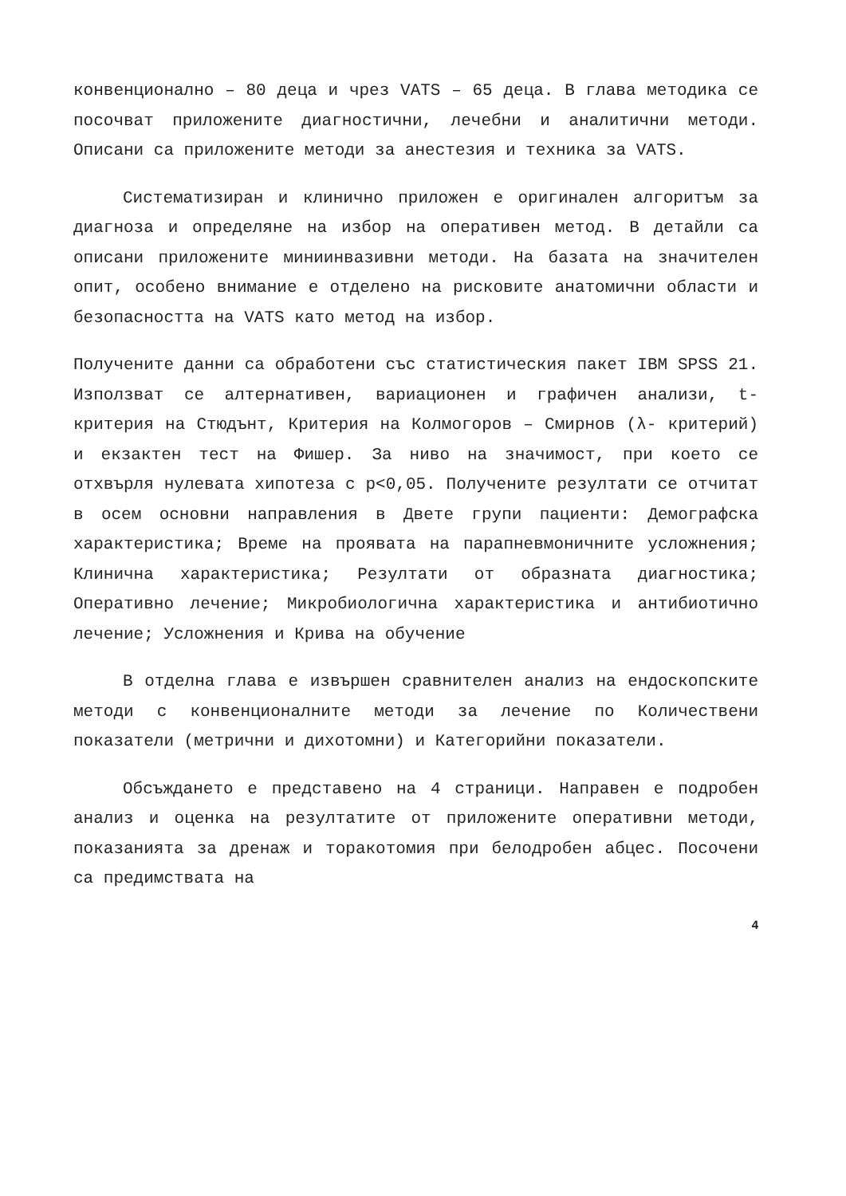конвенционално – 80 деца и чрез VATS – 65 деца. В глава методика се посочват приложените диагностични, лечебни и аналитични методи. Описани са приложените методи за анестезия и техника за VATS.
Систематизиран и клинично приложен е оригинален алгоритъм за диагноза и определяне на избор на оперативен метод. В детайли са описани приложените миниинвазивни методи. На базата на значителен опит, особено внимание е отделено на рисковите анатомични области и безопасността на VATS като метод на избор.
Получените данни са обработени със статистическия пакет IBM SPSS 21. Използват се алтернативен, вариационен и графичен анализи, t-критерия на Стюдънт, Критерия на Колмогоров – Смирнов (λ- критерий) и екзактен тест на Фишер. За ниво на значимост, при което се отхвърля нулевата хипотеза с p<0,05. Получените резултати се отчитат в осем основни направления в Двете групи пациенти: Демографска характеристика; Време на проявата на парапневмоничните усложнения; Клинична характеристика; Резултати от образната диагностика; Оперативно лечение; Микробиологична характеристика и антибиотично лечение; Усложнения и Крива на обучение
В отделна глава е извършен сравнителен анализ на ендоскопските методи с конвенционалните методи за лечение по Количествени показатели (метрични и дихотомни) и Категорийни показатели.
Обсъждането е представено на 4 страници. Направен е подробен анализ и оценка на резултатите от приложените оперативни методи, показанията за дренаж и торакотомия при белодробен абцес. Посочени са предимствата на
4